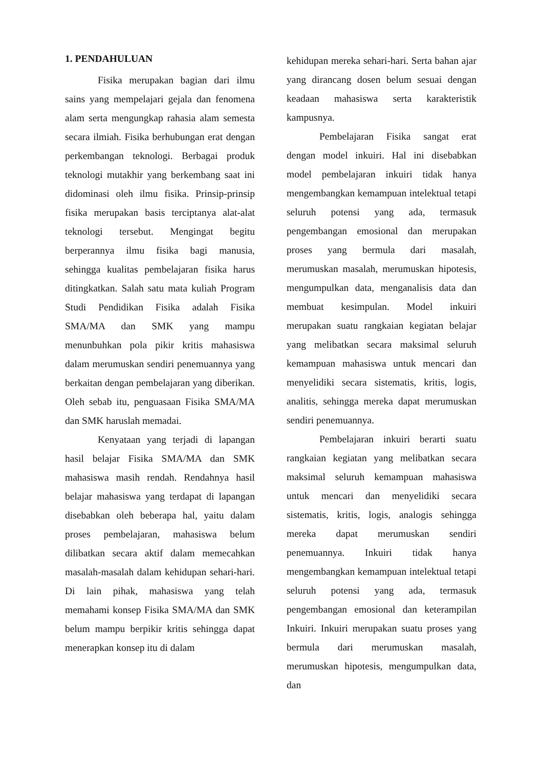1. PENDAHULUAN
Fisika merupakan bagian dari ilmu sains yang mempelajari gejala dan fenomena alam serta mengungkap rahasia alam semesta secara ilmiah. Fisika berhubungan erat dengan perkembangan teknologi. Berbagai produk teknologi mutakhir yang berkembang saat ini didominasi oleh ilmu fisika. Prinsip-prinsip fisika merupakan basis terciptanya alat-alat teknologi tersebut. Mengingat begitu berperannya ilmu fisika bagi manusia, sehingga kualitas pembelajaran fisika harus ditingkatkan. Salah satu mata kuliah Program Studi Pendidikan Fisika adalah Fisika SMA/MA dan SMK yang mampu menunbuhkan pola pikir kritis mahasiswa dalam merumuskan sendiri penemuannya yang berkaitan dengan pembelajaran yang diberikan. Oleh sebab itu, penguasaan Fisika SMA/MA dan SMK haruslah memadai.
Kenyataan yang terjadi di lapangan hasil belajar Fisika SMA/MA dan SMK mahasiswa masih rendah. Rendahnya hasil belajar mahasiswa yang terdapat di lapangan disebabkan oleh beberapa hal, yaitu dalam proses pembelajaran, mahasiswa belum dilibatkan secara aktif dalam memecahkan masalah-masalah dalam kehidupan sehari-hari. Di lain pihak, mahasiswa yang telah memahami konsep Fisika SMA/MA dan SMK belum mampu berpikir kritis sehingga dapat menerapkan konsep itu di dalam
kehidupan mereka sehari-hari. Serta bahan ajar yang dirancang dosen belum sesuai dengan keadaan mahasiswa serta karakteristik kampusnya.
Pembelajaran Fisika sangat erat dengan model inkuiri. Hal ini disebabkan model pembelajaran inkuiri tidak hanya mengembangkan kemampuan intelektual tetapi seluruh potensi yang ada, termasuk pengembangan emosional dan merupakan proses yang bermula dari masalah, merumuskan masalah, merumuskan hipotesis, mengumpulkan data, menganalisis data dan membuat kesimpulan. Model inkuiri merupakan suatu rangkaian kegiatan belajar yang melibatkan secara maksimal seluruh kemampuan mahasiswa untuk mencari dan menyelidiki secara sistematis, kritis, logis, analitis, sehingga mereka dapat merumuskan sendiri penemuannya.
Pembelajaran inkuiri berarti suatu rangkaian kegiatan yang melibatkan secara maksimal seluruh kemampuan mahasiswa untuk mencari dan menyelidiki secara sistematis, kritis, logis, analogis sehingga mereka dapat merumuskan sendiri penemuannya. Inkuiri tidak hanya mengembangkan kemampuan intelektual tetapi seluruh potensi yang ada, termasuk pengembangan emosional dan keterampilan Inkuiri. Inkuiri merupakan suatu proses yang bermula dari merumuskan masalah, merumuskan hipotesis, mengumpulkan data, dan